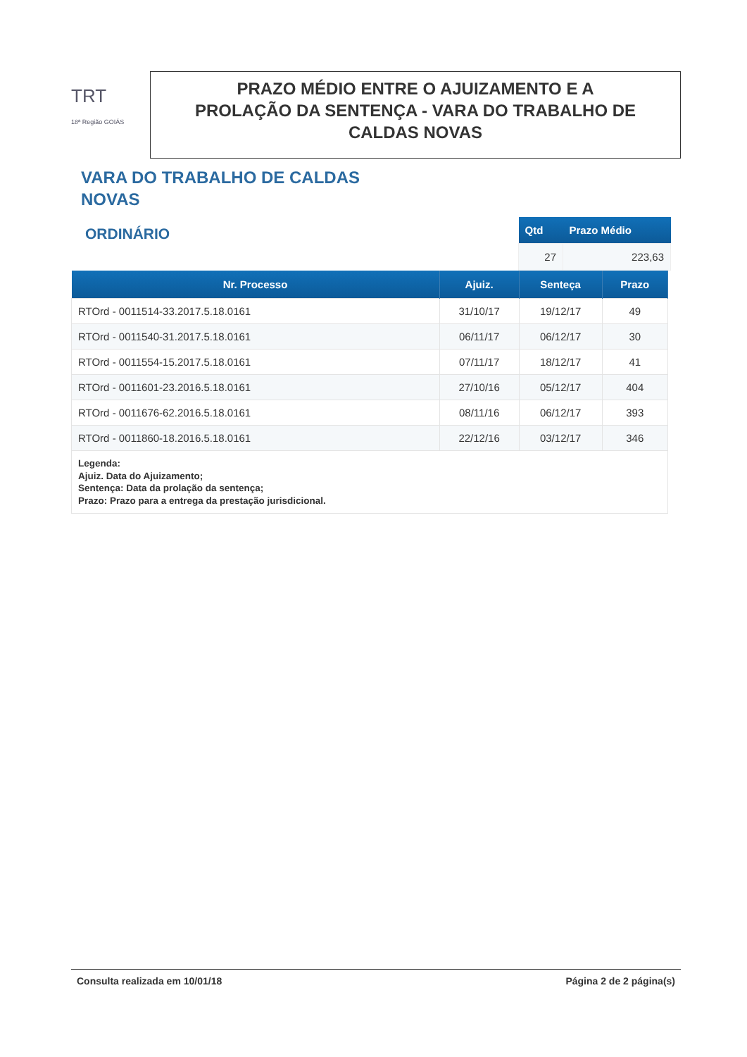TRT
18ª Região GOIÁS
PRAZO MÉDIO ENTRE O AJUIZAMENTO E A
PROLAÇÃO DA SENTENÇA - VARA DO TRABALHO DE
CALDAS NOVAS
VARA DO TRABALHO DE CALDAS NOVAS
ORDINÁRIO
| Qtd | Prazo Médio |
| --- | --- |
| 27 | 223,63 |
| Nr. Processo | Ajuiz. | Senteça | Prazo |
| --- | --- | --- | --- |
| RTOrd - 0011514-33.2017.5.18.0161 | 31/10/17 | 19/12/17 | 49 |
| RTOrd - 0011540-31.2017.5.18.0161 | 06/11/17 | 06/12/17 | 30 |
| RTOrd - 0011554-15.2017.5.18.0161 | 07/11/17 | 18/12/17 | 41 |
| RTOrd - 0011601-23.2016.5.18.0161 | 27/10/16 | 05/12/17 | 404 |
| RTOrd - 0011676-62.2016.5.18.0161 | 08/11/16 | 06/12/17 | 393 |
| RTOrd - 0011860-18.2016.5.18.0161 | 22/12/16 | 03/12/17 | 346 |
| Legenda: Ajuiz. Data do Ajuizamento; Sentença: Data da prolação da sentença; Prazo: Prazo para a entrega da prestação jurisdicional. | | | |
Consulta realizada em 10/01/18 Página 2 de 2 página(s)